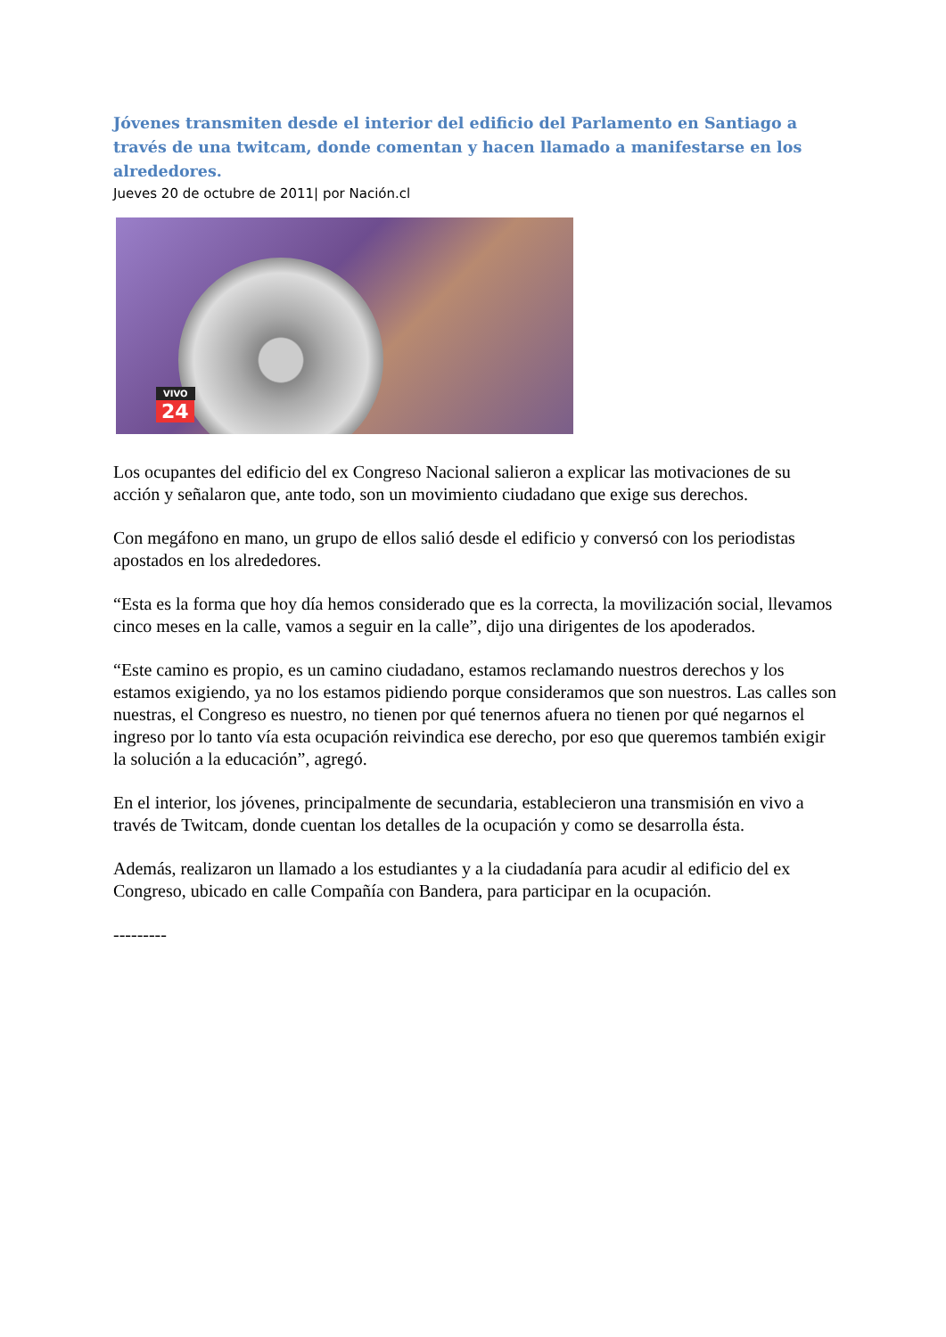Jóvenes transmiten desde el interior del edificio del Parlamento en Santiago a través de una twitcam, donde comentan y hacen llamado a manifestarse en los alrededores.
Jueves 20 de octubre de 2011| por Nación.cl
VIVO
24
Los ocupantes del edificio del ex Congreso Nacional salieron a explicar las motivaciones de su acción y señalaron que, ante todo, son un movimiento ciudadano que exige sus derechos.
Con megáfono en mano, un grupo de ellos salió desde el edificio y conversó con los periodistas apostados en los alrededores.
“Esta es la forma que hoy día hemos considerado que es la correcta, la movilización social, llevamos cinco meses en la calle, vamos a seguir en la calle”, dijo una dirigentes de los apoderados.
“Este camino es propio, es un camino ciudadano, estamos reclamando nuestros derechos y los estamos exigiendo, ya no los estamos pidiendo porque consideramos que son nuestros. Las calles son nuestras, el Congreso es nuestro, no tienen por qué tenernos afuera no tienen por qué negarnos el ingreso por lo tanto vía esta ocupación reivindica ese derecho, por eso que queremos también exigir la solución a la educación”, agregó.
En el interior, los jóvenes, principalmente de secundaria, establecieron una transmisión en vivo a través de Twitcam, donde cuentan los detalles de la ocupación y como se desarrolla ésta.
Además, realizaron un llamado a los estudiantes y a la ciudadanía para acudir al edificio del ex Congreso, ubicado en calle Compañía con Bandera, para participar en la ocupación.
---------